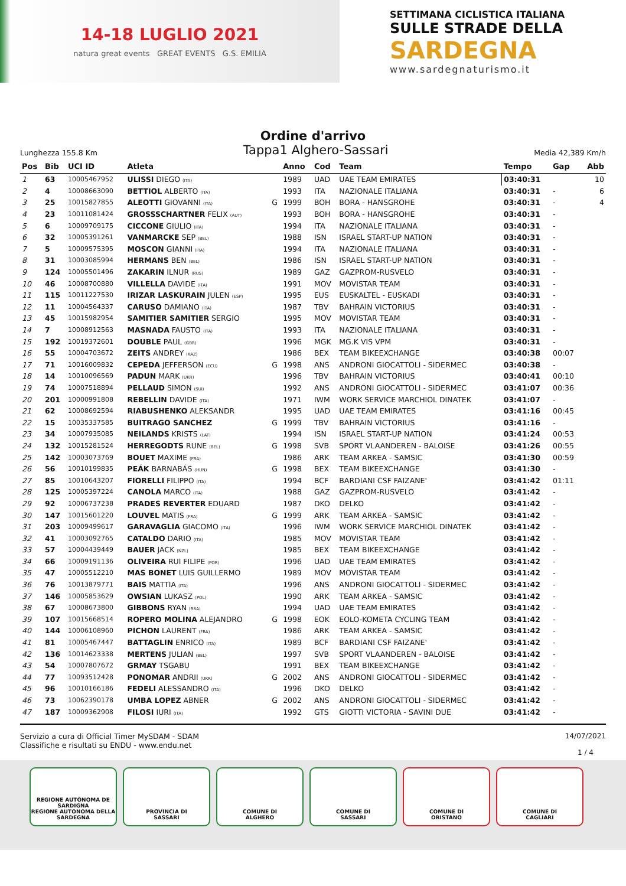14-18 LUGLIO 2021
natura great events GREAT EVENTS G.S. EMILIA
SETTIMANA CICLISTICA ITALIANA
SULLE STRADE DELLA
SARDEGNA
www.sardegnaturismo.it
Ordine d'arrivo
Lunghezza 155.8 Km Tappa1 Alghero-Sassari Media 42,389 Km/h
| Pos | Bib | UCI ID | Atleta | | Anno | Cod | Team | Tempo | Gap | Abb |
| --- | --- | --- | --- | --- | --- | --- | --- | --- | --- | --- |
| 1 | 63 | 10005467952 | ULISSI DIEGO (ITA) | | 1989 | UAD | UAE TEAM EMIRATES | 03:40:31 | | 10 |
| 2 | 4 | 10008663090 | BETTIOL ALBERTO (ITA) | | 1993 | ITA | NAZIONALE ITALIANA | 03:40:31 | - | 6 |
| 3 | 25 | 10015827855 | ALEOTTI GIOVANNI (ITA) | G | 1999 | BOH | BORA - HANSGROHE | 03:40:31 | - | 4 |
| 4 | 23 | 10011081424 | GROSSSCHARTNER FELIX (AUT) | | 1993 | BOH | BORA - HANSGROHE | 03:40:31 | - | |
| 5 | 6 | 10009709175 | CICCONE GIULIO (ITA) | | 1994 | ITA | NAZIONALE ITALIANA | 03:40:31 | - | |
| 6 | 32 | 10005391261 | VANMARCKE SEP (BEL) | | 1988 | ISN | ISRAEL START-UP NATION | 03:40:31 | - | |
| 7 | 5 | 10009575395 | MOSCON GIANNI (ITA) | | 1994 | ITA | NAZIONALE ITALIANA | 03:40:31 | - | |
| 8 | 31 | 10003085994 | HERMANS BEN (BEL) | | 1986 | ISN | ISRAEL START-UP NATION | 03:40:31 | - | |
| 9 | 124 | 10005501496 | ZAKARIN ILNUR (RUS) | | 1989 | GAZ | GAZPROM-RUSVELO | 03:40:31 | - | |
| 10 | 46 | 10008700880 | VILLELLA DAVIDE (ITA) | | 1991 | MOV | MOVISTAR TEAM | 03:40:31 | - | |
| 11 | 115 | 10011227530 | IRIZAR LASKURAIN JULEN (ESP) | | 1995 | EUS | EUSKALTEL - EUSKADI | 03:40:31 | - | |
| 12 | 11 | 10004564337 | CARUSO DAMIANO (ITA) | | 1987 | TBV | BAHRAIN VICTORIUS | 03:40:31 | - | |
| 13 | 45 | 10015982954 | SAMITIER SAMITIER SERGIO | | 1995 | MOV | MOVISTAR TEAM | 03:40:31 | - | |
| 14 | 7 | 10008912563 | MASNADA FAUSTO (ITA) | | 1993 | ITA | NAZIONALE ITALIANA | 03:40:31 | - | |
| 15 | 192 | 10019372601 | DOUBLE PAUL (GBR) | | 1996 | MGK | MG.K VIS VPM | 03:40:31 | - | |
| 16 | 55 | 10004703672 | ZEITS ANDREY (KAZ) | | 1986 | BEX | TEAM BIKEEXCHANGE | 03:40:38 | 00:07 | |
| 17 | 71 | 10016009832 | CEPEDA JEFFERSON (ECU) | G | 1998 | ANS | ANDRONI GIOCATTOLI - SIDERMEC | 03:40:38 | - | |
| 18 | 14 | 10010096569 | PADUN MARK (UKR) | | 1996 | TBV | BAHRAIN VICTORIUS | 03:40:41 | 00:10 | |
| 19 | 74 | 10007518894 | PELLAUD SIMON (SUI) | | 1992 | ANS | ANDRONI GIOCATTOLI - SIDERMEC | 03:41:07 | 00:36 | |
| 20 | 201 | 10000991808 | REBELLIN DAVIDE (ITA) | | 1971 | IWM | WORK SERVICE MARCHIOL DINATEK | 03:41:07 | - | |
| 21 | 62 | 10008692594 | RIABUSHENKO ALEKSANDR | | 1995 | UAD | UAE TEAM EMIRATES | 03:41:16 | 00:45 | |
| 22 | 15 | 10035337585 | BUITRAGO SANCHEZ | G | 1999 | TBV | BAHRAIN VICTORIUS | 03:41:16 | - | |
| 23 | 34 | 10007935085 | NEILANDS KRISTS (LAT) | | 1994 | ISN | ISRAEL START-UP NATION | 03:41:24 | 00:53 | |
| 24 | 132 | 10015281524 | HERREGODTS RUNE (BEL) | G | 1998 | SVB | SPORT VLAANDEREN - BALOISE | 03:41:26 | 00:55 | |
| 25 | 142 | 10003073769 | BOUET MAXIME (FRA) | | 1986 | ARK | TEAM ARKEA - SAMSIC | 03:41:30 | 00:59 | |
| 26 | 56 | 10010199835 | PEÁK BARNABÁS (HUN) | G | 1998 | BEX | TEAM BIKEEXCHANGE | 03:41:30 | - | |
| 27 | 85 | 10010643207 | FIORELLI FILIPPO (ITA) | | 1994 | BCF | BARDIANI CSF FAIZANE' | 03:41:42 | 01:11 | |
| 28 | 125 | 10005397224 | CANOLA MARCO (ITA) | | 1988 | GAZ | GAZPROM-RUSVELO | 03:41:42 | - | |
| 29 | 92 | 10006737238 | PRADES REVERTER EDUARD | | 1987 | DKO | DELKO | 03:41:42 | - | |
| 30 | 147 | 10015601220 | LOUVEL MATIS (FRA) | G | 1999 | ARK | TEAM ARKEA - SAMSIC | 03:41:42 | - | |
| 31 | 203 | 10009499617 | GARAVAGLIA GIACOMO (ITA) | | 1996 | IWM | WORK SERVICE MARCHIOL DINATEK | 03:41:42 | - | |
| 32 | 41 | 10003092765 | CATALDO DARIO (ITA) | | 1985 | MOV | MOVISTAR TEAM | 03:41:42 | - | |
| 33 | 57 | 10004439449 | BAUER JACK (NZL) | | 1985 | BEX | TEAM BIKEEXCHANGE | 03:41:42 | - | |
| 34 | 66 | 10009191136 | OLIVEIRA RUI FILIPE (POR) | | 1996 | UAD | UAE TEAM EMIRATES | 03:41:42 | - | |
| 35 | 47 | 10005512210 | MAS BONET LUIS GUILLERMO | | 1989 | MOV | MOVISTAR TEAM | 03:41:42 | - | |
| 36 | 76 | 10013879771 | BAIS MATTIA (ITA) | | 1996 | ANS | ANDRONI GIOCATTOLI - SIDERMEC | 03:41:42 | - | |
| 37 | 146 | 10005853629 | OWSIAN LUKASZ (POL) | | 1990 | ARK | TEAM ARKEA - SAMSIC | 03:41:42 | - | |
| 38 | 67 | 10008673800 | GIBBONS RYAN (RSA) | | 1994 | UAD | UAE TEAM EMIRATES | 03:41:42 | - | |
| 39 | 107 | 10015668514 | ROPERO MOLINA ALEJANDRO | G | 1998 | EOK | EOLO-KOMETA CYCLING TEAM | 03:41:42 | - | |
| 40 | 144 | 10006108960 | PICHON LAURENT (FRA) | | 1986 | ARK | TEAM ARKEA - SAMSIC | 03:41:42 | - | |
| 41 | 81 | 10005467447 | BATTAGLIN ENRICO (ITA) | | 1989 | BCF | BARDIANI CSF FAIZANE' | 03:41:42 | - | |
| 42 | 136 | 10014623338 | MERTENS JULIAN (BEL) | | 1997 | SVB | SPORT VLAANDEREN - BALOISE | 03:41:42 | - | |
| 43 | 54 | 10007807672 | GRMAY TSGABU | | 1991 | BEX | TEAM BIKEEXCHANGE | 03:41:42 | - | |
| 44 | 77 | 10093512428 | PONOMAR ANDRII (UKR) | G | 2002 | ANS | ANDRONI GIOCATTOLI - SIDERMEC | 03:41:42 | - | |
| 45 | 96 | 10010166186 | FEDELI ALESSANDRO (ITA) | | 1996 | DKO | DELKO | 03:41:42 | - | |
| 46 | 73 | 10062390178 | UMBA LOPEZ ABNER | G | 2002 | ANS | ANDRONI GIOCATTOLI - SIDERMEC | 03:41:42 | - | |
| 47 | 187 | 10009362908 | FILOSI IURI (ITA) | | 1992 | GTS | GIOTTI VICTORIA - SAVINI DUE | 03:41:42 | - | |
Servizio a cura di Official Timer MySDAM - SDAM
Classifiche e risultati su ENDU - www.endu.net
14/07/2021
1 / 4
REGIONE AUTÒNOMA DE SARDIGNA
REGIONE AUTONOMA DELLA SARDEGNA
PROVINCIA DI
SASSARI
COMUNE DI
ALGHERO
COMUNE DI
SASSARI
COMUNE DI
ORISTANO
COMUNE DI
CAGLIARI